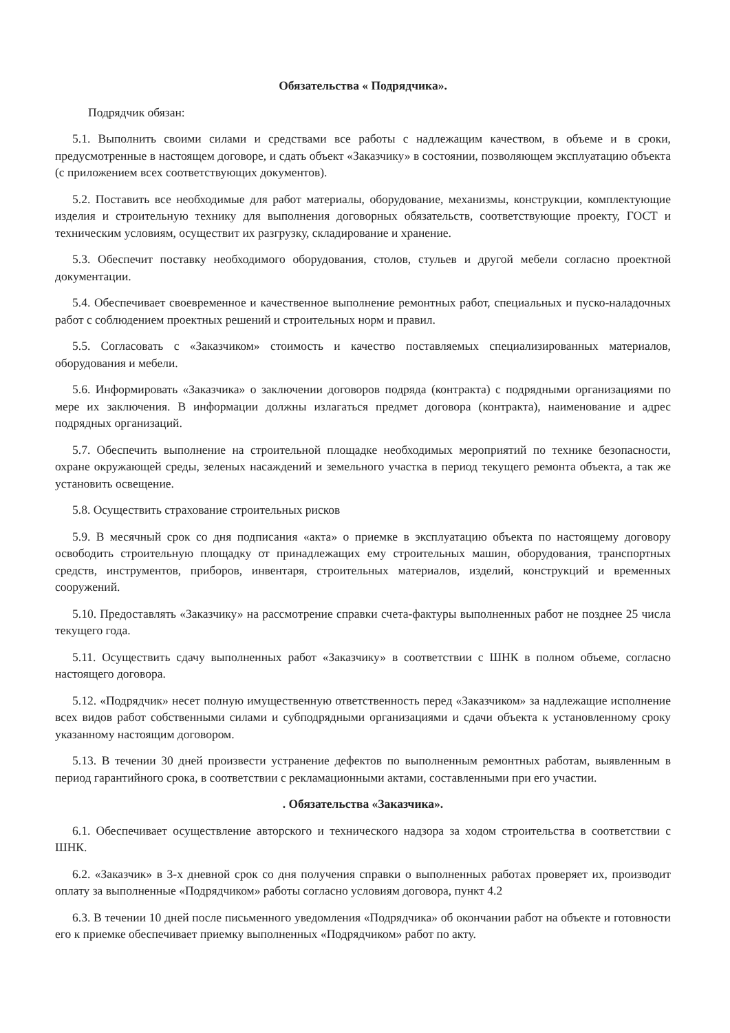Обязательства « Подрядчика».
Подрядчик обязан:
5.1. Выполнить своими силами и средствами все работы с надлежащим качеством, в объеме и в сроки, предусмотренные в настоящем договоре, и сдать объект «Заказчику» в состоянии, позволяющем эксплуатацию объекта (с приложением всех соответствующих документов).
5.2. Поставить все необходимые для работ материалы, оборудование, механизмы, конструкции, комплектующие изделия и строительную технику для выполнения договорных обязательств, соответствующие проекту, ГОСТ и техническим условиям, осуществит их разгрузку, складирование и хранение.
5.3. Обеспечит поставку необходимого оборудования, столов, стульев и другой мебели согласно проектной документации.
5.4. Обеспечивает своевременное и качественное выполнение ремонтных работ, специальных и пуско-наладочных работ с соблюдением проектных решений и строительных норм и правил.
5.5. Согласовать с «Заказчиком» стоимость и качество поставляемых специализированных материалов, оборудования и мебели.
5.6. Информировать «Заказчика» о заключении договоров подряда (контракта) с подрядными организациями по мере их заключения. В информации должны излагаться предмет договора (контракта), наименование и адрес подрядных организаций.
5.7. Обеспечить выполнение на строительной площадке необходимых мероприятий по технике безопасности, охране окружающей среды, зеленых насаждений и земельного участка в период текущего ремонта объекта, а так же установить освещение.
5.8. Осуществить страхование строительных рисков
5.9. В месячный срок со дня подписания «акта» о приемке в эксплуатацию объекта по настоящему договору освободить строительную площадку от принадлежащих ему строительных машин, оборудования, транспортных средств, инструментов, приборов, инвентаря, строительных материалов, изделий, конструкций и временных сооружений.
5.10. Предоставлять «Заказчику» на рассмотрение справки счета-фактуры выполненных работ не позднее 25 числа текущего года.
5.11. Осуществить сдачу выполненных работ «Заказчику» в соответствии с ШНК в полном объеме, согласно настоящего договора.
5.12. «Подрядчик» несет полную имущественную ответственность перед «Заказчиком» за надлежащие исполнение всех видов работ собственными силами и субподрядными организациями и сдачи объекта к установленному сроку указанному настоящим договором.
5.13. В течении 30 дней произвести устранение дефектов по выполненным ремонтных работам, выявленным в период гарантийного срока, в соответствии с рекламационными актами, составленными при его участии.
. Обязательства «Заказчика».
6.1. Обеспечивает осуществление авторского и технического надзора за ходом строительства в соответствии с ШНК.
6.2. «Заказчик» в 3-х дневной срок со дня получения справки о выполненных работах проверяет их, производит оплату за выполненные «Подрядчиком» работы согласно условиям договора, пункт 4.2
6.3. В течении 10 дней после письменного уведомления «Подрядчика» об окончании работ на объекте и готовности его к приемке обеспечивает приемку выполненных «Подрядчиком» работ по акту.